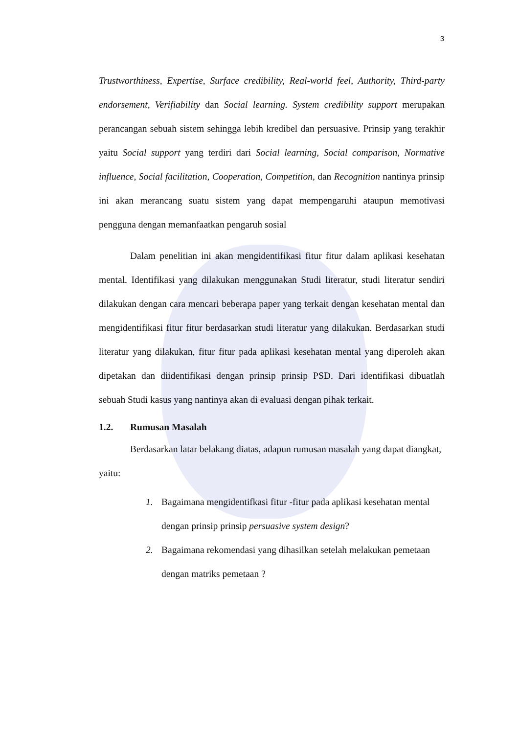3
Trustworthiness, Expertise, Surface credibility, Real-world feel, Authority, Third-party endorsement, Verifiability dan Social learning. System credibility support merupakan perancangan sebuah sistem sehingga lebih kredibel dan persuasive. Prinsip yang terakhir yaitu Social support yang terdiri dari Social learning, Social comparison, Normative influence, Social facilitation, Cooperation, Competition, dan Recognition nantinya prinsip ini akan merancang suatu sistem yang dapat mempengaruhi ataupun memotivasi pengguna dengan memanfaatkan pengaruh sosial
Dalam penelitian ini akan mengidentifikasi fitur fitur dalam aplikasi kesehatan mental. Identifikasi yang dilakukan menggunakan Studi literatur, studi literatur sendiri dilakukan dengan cara mencari beberapa paper yang terkait dengan kesehatan mental dan mengidentifikasi fitur fitur berdasarkan studi literatur yang dilakukan. Berdasarkan studi literatur yang dilakukan, fitur fitur pada aplikasi kesehatan mental yang diperoleh akan dipetakan dan diidentifikasi dengan prinsip prinsip PSD. Dari identifikasi dibuatlah sebuah Studi kasus yang nantinya akan di evaluasi dengan pihak terkait.
1.2. Rumusan Masalah
Berdasarkan latar belakang diatas, adapun rumusan masalah yang dapat diangkat, yaitu:
1. Bagaimana mengidentifkasi fitur -fitur pada aplikasi kesehatan mental dengan prinsip prinsip persuasive system design?
2. Bagaimana rekomendasi yang dihasilkan setelah melakukan pemetaan dengan matriks pemetaan ?